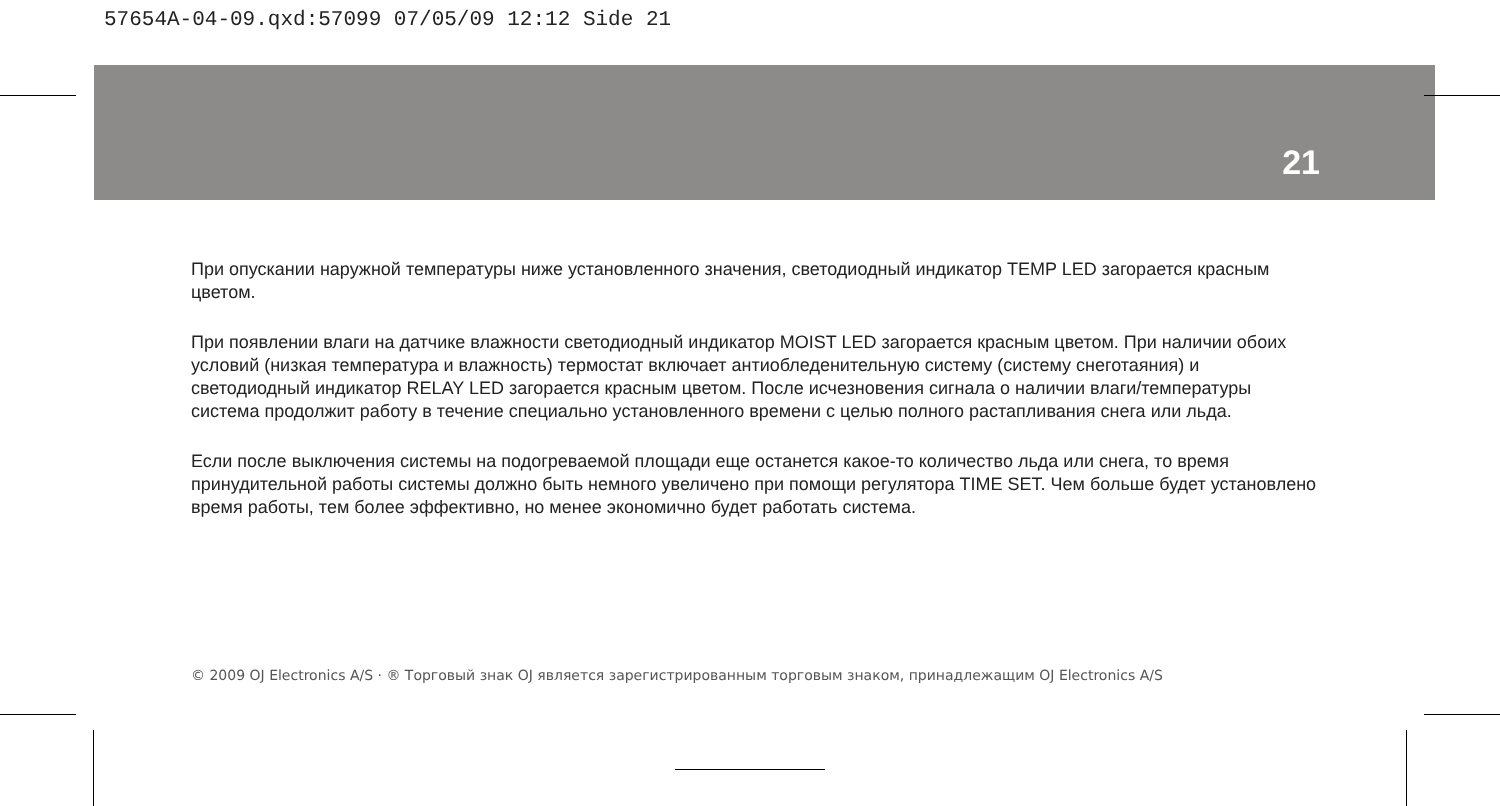57654A-04-09.qxd:57099 07/05/09 12:12 Side 21
21
При опускании наружной температуры ниже установленного значения, светодиодный индикатор TEMP LED загорается красным цветом.
При появлении влаги на датчике влажности светодиодный индикатор MOIST LED загорается красным цветом. При наличии обоих условий (низкая температура и влажность) термостат включает антиобледенительную систему (систему снеготаяния) и светодиодный индикатор RELAY LED загорается красным цветом. После исчезновения сигнала о наличии влаги/температуры система продолжит работу в течение специально установленного времени с целью полного растапливания снега или льда.
Если после выключения системы на подогреваемой площади еще останется какое-то количество льда или снега, то время принудительной работы системы должно быть немного увеличено при помощи регулятора TIME SET. Чем больше будет установлено время работы, тем более эффективно, но менее экономично будет работать система.
© 2009 OJ Electronics A/S · ® Торговый знак OJ является зарегистрированным торговым знаком, принадлежащим OJ Electronics A/S